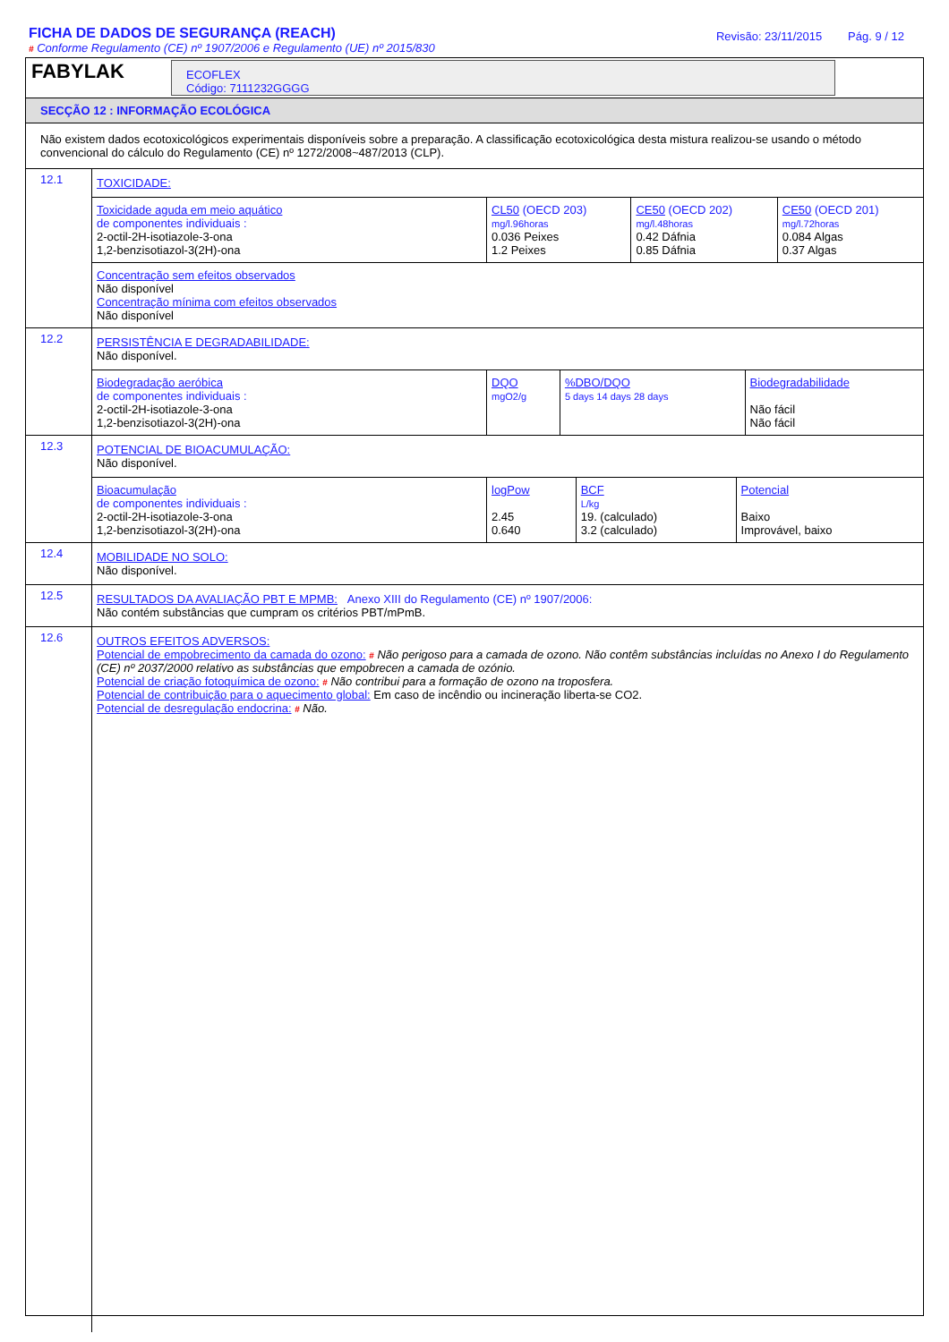FICHA DE DADOS DE SEGURANÇA (REACH)
# Conforme Regulamento (CE) nº 1907/2006 e Regulamento (UE) nº 2015/830
Revisão: 23/11/2015 Pág. 9 / 12
FABYLAK
ECOFLEX
Código: 7111232GGGG
SECÇÃO 12 : INFORMAÇÃO ECOLÓGICA
Não existem dados ecotoxicológicos experimentais disponíveis sobre a preparação. A classificação ecotoxicológica desta mistura realizou-se usando o método convencional do cálculo do Regulamento (CE) nº 1272/2008~487/2013 (CLP).
| 12.1 | TOXICIDADE: / Toxicidade aguda em meio aquático de componentes individuais : 2-octil-2H-isotiazole-3-ona 1,2-benzisotiazol-3(2H)-ona / CL50 (OECD 203) mg/l.96horas 0.036 Peixes 1.2 Peixes / CE50 (OECD 202) mg/l.48horas 0.42 Dáfnia 0.85 Dáfnia / CE50 (OECD 201) mg/l.72horas 0.084 Algas 0.37 Algas / / Concentração sem efeitos observados Não disponível Concentração mínima com efeitos observados Não disponível / / / / |
| 12.2 | PERSISTÊNCIA E DEGRADABILIDADE: Não disponível. / Biodegradação aeróbica de componentes individuais : 2-octil-2H-isotiazole-3-ona 1,2-benzisotiazol-3(2H)-ona / DQO mgO2/g / %DBO/DQO 5 days 14 days 28 days / Biodegradabilidade Não fácil Não fácil / |
| 12.3 | POTENCIAL DE BIOACUMULAÇÃO: Não disponível. / Bioacumulação de componentes individuais : 2-octil-2H-isotiazole-3-ona 1,2-benzisotiazol-3(2H)-ona / logPow 2.45 0.640 / BCF L/kg 19. (calculado) 3.2 (calculado) / Potencial Baixo Improvável, baixo / |
| 12.4 | MOBILIDADE NO SOLO: Não disponível. |
| 12.5 | RESULTADOS DA AVALIAÇÃO PBT E MPMB: Anexo XIII do Regulamento (CE) nº 1907/2006: Não contém substâncias que cumpram os critérios PBT/mPmB. |
| 12.6 | OUTROS EFEITOS ADVERSOS: Potencial de empobrecimento da camada do ozono: # Não perigoso para a camada de ozono. Não contêm substâncias incluídas no Anexo I do Regulamento (CE) nº 2037/2000 relativo as substâncias que empobrecen a camada de ozónio. Potencial de criação fotoquímica de ozono: # Não contribui para a formação de ozono na troposfera. Potencial de contribuição para o aquecimento global: Em caso de incêndio ou incineração liberta-se CO2. Potencial de desregulação endocrina: # Não. |